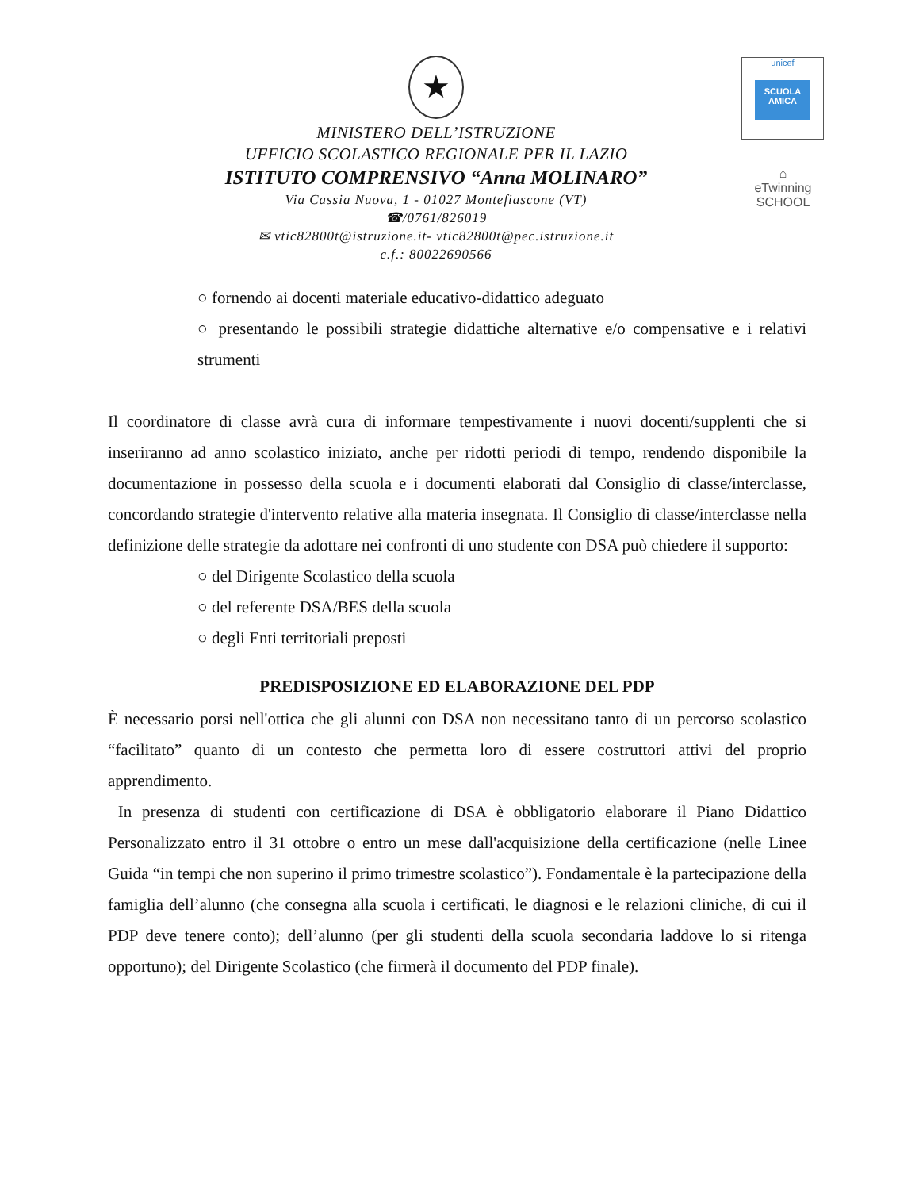unicef
SCUOLA AMICA
⌂
eTwinning
SCHOOL
★
MINISTERO DELL’ISTRUZIONE
UFFICIO SCOLASTICO REGIONALE PER IL LAZIO
ISTITUTO COMPRENSIVO “Anna MOLINARO”
Via Cassia Nuova, 1 - 01027 Montefiascone (VT)
☎/0761/826019
✉ vtic82800t@istruzione.it- vtic82800t@pec.istruzione.it
c.f.: 80022690566
○ fornendo ai docenti materiale educativo-didattico adeguato
○ presentando le possibili strategie didattiche alternative e/o compensative e i relativi strumenti
Il coordinatore di classe avrà cura di informare tempestivamente i nuovi docenti/supplenti che si inseriranno ad anno scolastico iniziato, anche per ridotti periodi di tempo, rendendo disponibile la documentazione in possesso della scuola e i documenti elaborati dal Consiglio di classe/interclasse, concordando strategie d'intervento relative alla materia insegnata. Il Consiglio di classe/interclasse nella definizione delle strategie da adottare nei confronti di uno studente con DSA può chiedere il supporto:
○ del Dirigente Scolastico della scuola
○ del referente DSA/BES della scuola
○ degli Enti territoriali preposti
PREDISPOSIZIONE ED ELABORAZIONE DEL PDP
È necessario porsi nell'ottica che gli alunni con DSA non necessitano tanto di un percorso scolastico “facilitato” quanto di un contesto che permetta loro di essere costruttori attivi del proprio apprendimento.
In presenza di studenti con certificazione di DSA è obbligatorio elaborare il Piano Didattico Personalizzato entro il 31 ottobre o entro un mese dall'acquisizione della certificazione (nelle Linee Guida “in tempi che non superino il primo trimestre scolastico”). Fondamentale è la partecipazione della famiglia dell’alunno (che consegna alla scuola i certificati, le diagnosi e le relazioni cliniche, di cui il PDP deve tenere conto); dell’alunno (per gli studenti della scuola secondaria laddove lo si ritenga opportuno); del Dirigente Scolastico (che firmerà il documento del PDP finale).